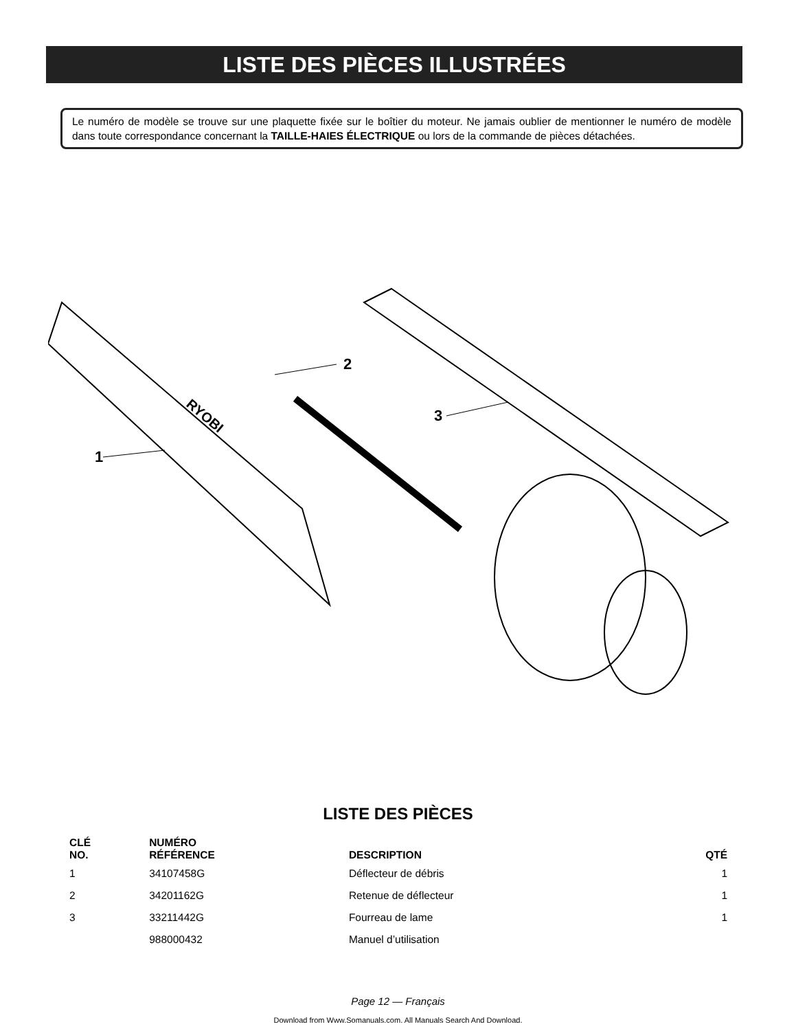LISTE DES PIÈCES ILLUSTRÉES
Le numéro de modèle se trouve sur une plaquette fixée sur le boîtier du moteur. Ne jamais oublier de mentionner le numéro de modèle dans toute correspondance concernant la TAILLE-HAIES ÉLECTRIQUE ou lors de la commande de pièces détachées.
RYOBI
1
2
3
LISTE DES PIÈCES
| CLÉ NO. | NUMÉRO RÉFÉRENCE | DESCRIPTION | QTÉ |
| --- | --- | --- | --- |
| 1 | 34107458G | Déflecteur de débris | 1 |
| 2 | 34201162G | Retenue de déflecteur | 1 |
| 3 | 33211442G | Fourreau de lame | 1 |
| | 988000432 | Manuel d’utilisation | |
Page 12 — Français
Download from Www.Somanuals.com. All Manuals Search And Download.